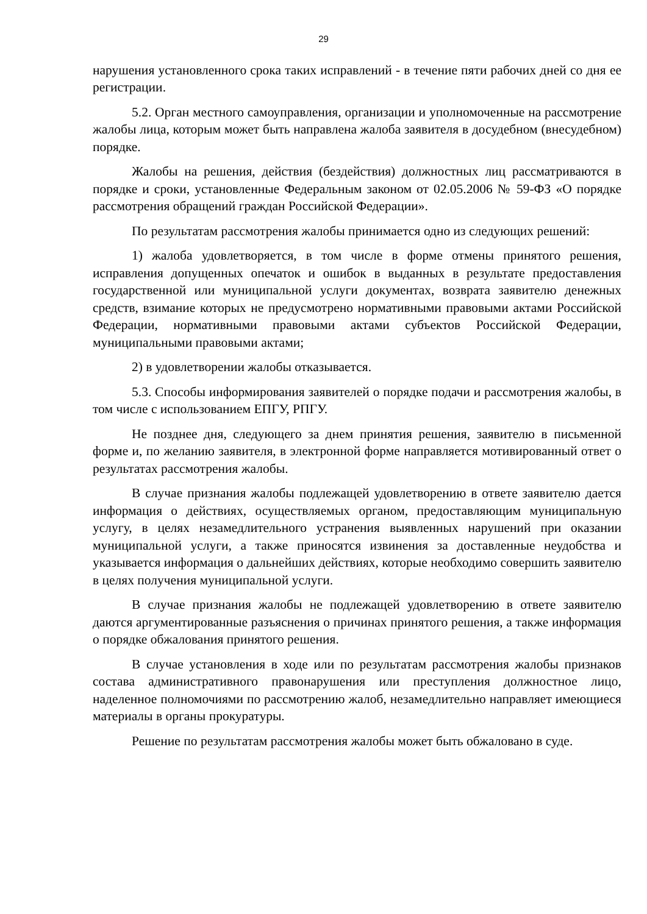29
нарушения установленного срока таких исправлений - в течение пяти рабочих дней со дня ее регистрации.
5.2. Орган местного самоуправления, организации и уполномоченные на рассмотрение жалобы лица, которым может быть направлена жалоба заявителя в досудебном (внесудебном) порядке.
Жалобы на решения, действия (бездействия) должностных лиц рассматриваются в порядке и сроки, установленные Федеральным законом от 02.05.2006 № 59-ФЗ «О порядке рассмотрения обращений граждан Российской Федерации».
По результатам рассмотрения жалобы принимается одно из следующих решений:
1) жалоба удовлетворяется, в том числе в форме отмены принятого решения, исправления допущенных опечаток и ошибок в выданных в результате предоставления государственной или муниципальной услуги документах, возврата заявителю денежных средств, взимание которых не предусмотрено нормативными правовыми актами Российской Федерации, нормативными правовыми актами субъектов Российской Федерации, муниципальными правовыми актами;
2) в удовлетворении жалобы отказывается.
5.3. Способы информирования заявителей о порядке подачи и рассмотрения жалобы, в том числе с использованием ЕПГУ, РПГУ.
Не позднее дня, следующего за днем принятия решения, заявителю в письменной форме и, по желанию заявителя, в электронной форме направляется мотивированный ответ о результатах рассмотрения жалобы.
В случае признания жалобы подлежащей удовлетворению в ответе заявителю дается информация о действиях, осуществляемых органом, предоставляющим муниципальную услугу, в целях незамедлительного устранения выявленных нарушений при оказании муниципальной услуги, а также приносятся извинения за доставленные неудобства и указывается информация о дальнейших действиях, которые необходимо совершить заявителю в целях получения муниципальной услуги.
В случае признания жалобы не подлежащей удовлетворению в ответе заявителю даются аргументированные разъяснения о причинах принятого решения, а также информация о порядке обжалования принятого решения.
В случае установления в ходе или по результатам рассмотрения жалобы признаков состава административного правонарушения или преступления должностное лицо, наделенное полномочиями по рассмотрению жалоб, незамедлительно направляет имеющиеся материалы в органы прокуратуры.
Решение по результатам рассмотрения жалобы может быть обжаловано в суде.